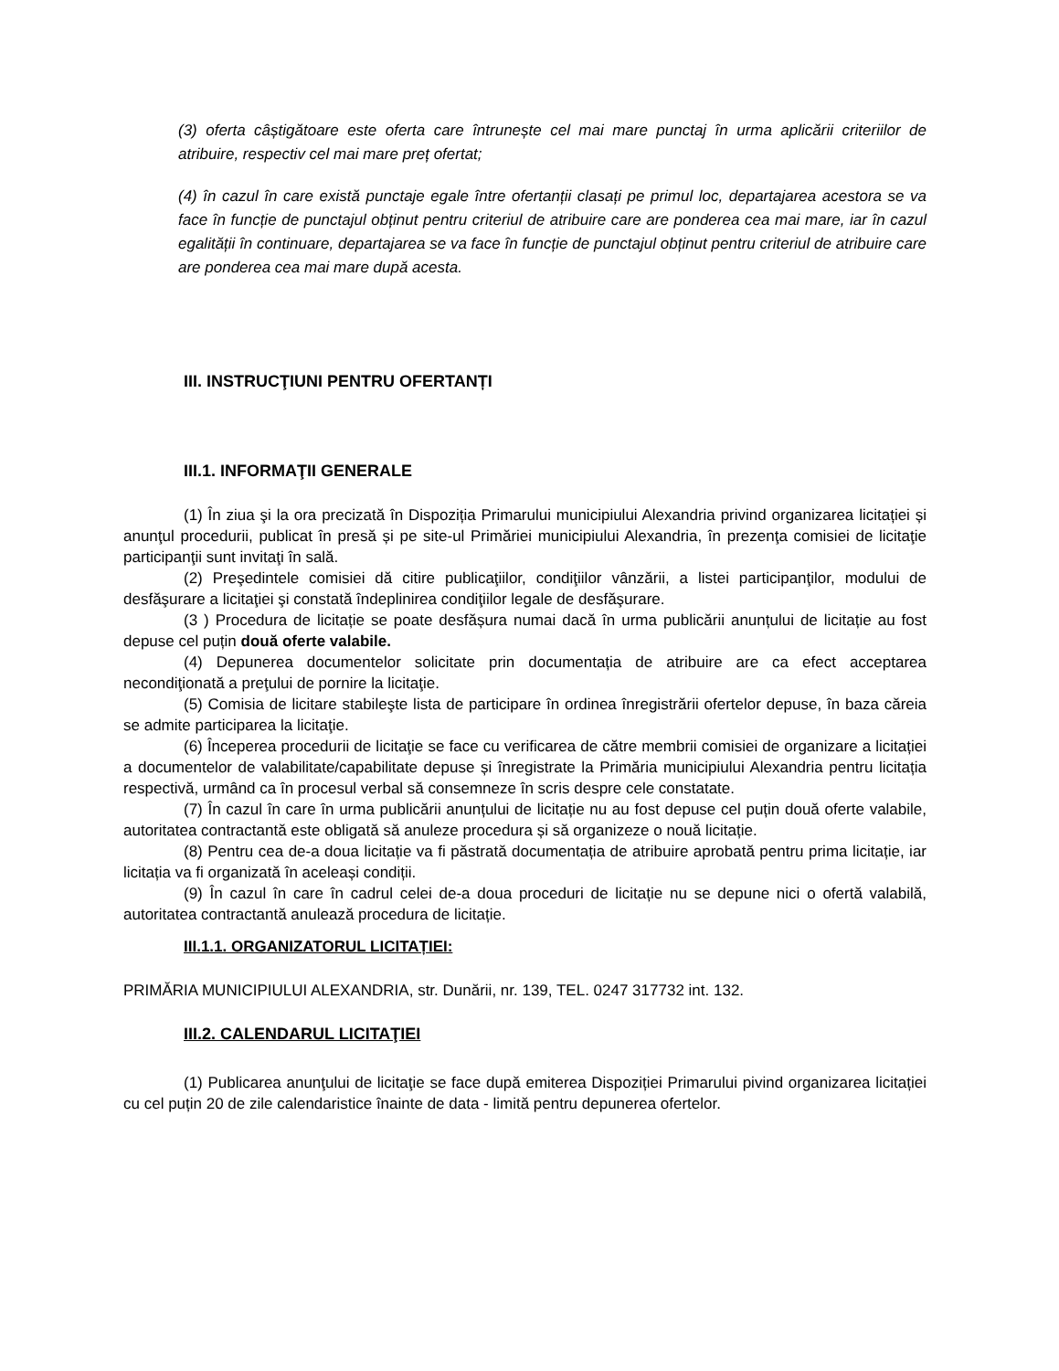(3) oferta câștigătoare este oferta care întrunește cel mai mare punctaj în urma aplicării criteriilor de atribuire, respectiv cel mai mare preț ofertat;
(4) în cazul în care există punctaje egale între ofertanții clasați pe primul loc, departajarea acestora se va face în funcție de punctajul obținut pentru criteriul de atribuire care are ponderea cea mai mare, iar în cazul egalității în continuare, departajarea se va face în funcție de punctajul obținut pentru criteriul de atribuire care are ponderea cea mai mare după acesta.
III. INSTRUCŢIUNI PENTRU OFERTANȚI
III.1. INFORMAŢII GENERALE
(1) În ziua şi la ora precizată în Dispoziția Primarului municipiului Alexandria privind organizarea licitației și anunţul procedurii, publicat în presă și pe site-ul Primăriei municipiului Alexandria, în prezenţa comisiei de licitaţie participanţii sunt invitaţi în sală.
(2) Preşedintele comisiei dă citire publicaţiilor, condiţiilor vânzării, a listei participanţilor, modului de desfăşurare a licitaţiei şi constată îndeplinirea condiţiilor legale de desfăşurare.
(3 ) Procedura de licitație se poate desfășura numai dacă în urma publicării anunțului de licitație au fost depuse cel puțin două oferte valabile.
(4) Depunerea documentelor solicitate prin documentația de atribuire are ca efect acceptarea necondiţionată a preţului de pornire la licitaţie.
(5) Comisia de licitare stabileşte lista de participare în ordinea înregistrării ofertelor depuse, în baza căreia se admite participarea la licitaţie.
(6) Începerea procedurii de licitaţie se face cu verificarea de către membrii comisiei de organizare a licitației a documentelor de valabilitate/capabilitate depuse și înregistrate la Primăria municipiului Alexandria pentru licitația respectivă, urmând ca în procesul verbal să consemneze în scris despre cele constatate.
(7) În cazul în care în urma publicării anunțului de licitație nu au fost depuse cel puțin două oferte valabile, autoritatea contractantă este obligată să anuleze procedura și să organizeze o nouă licitație.
(8) Pentru cea de-a doua licitație va fi păstrată documentația de atribuire aprobată pentru prima licitație, iar licitația va fi organizată în aceleași condiții.
(9) În cazul în care în cadrul celei de-a doua proceduri de licitație nu se depune nici o ofertă valabilă, autoritatea contractantă anulează procedura de licitație.
III.1.1. ORGANIZATORUL LICITAȚIEI:
PRIMĂRIA MUNICIPIULUI ALEXANDRIA, str. Dunării, nr. 139, TEL. 0247 317732 int. 132.
III.2. CALENDARUL LICITAŢIEI
(1) Publicarea anunţului de licitaţie se face după emiterea Dispoziției Primarului pivind organizarea licitației cu cel puțin 20 de zile calendaristice înainte de data - limită pentru depunerea ofertelor.